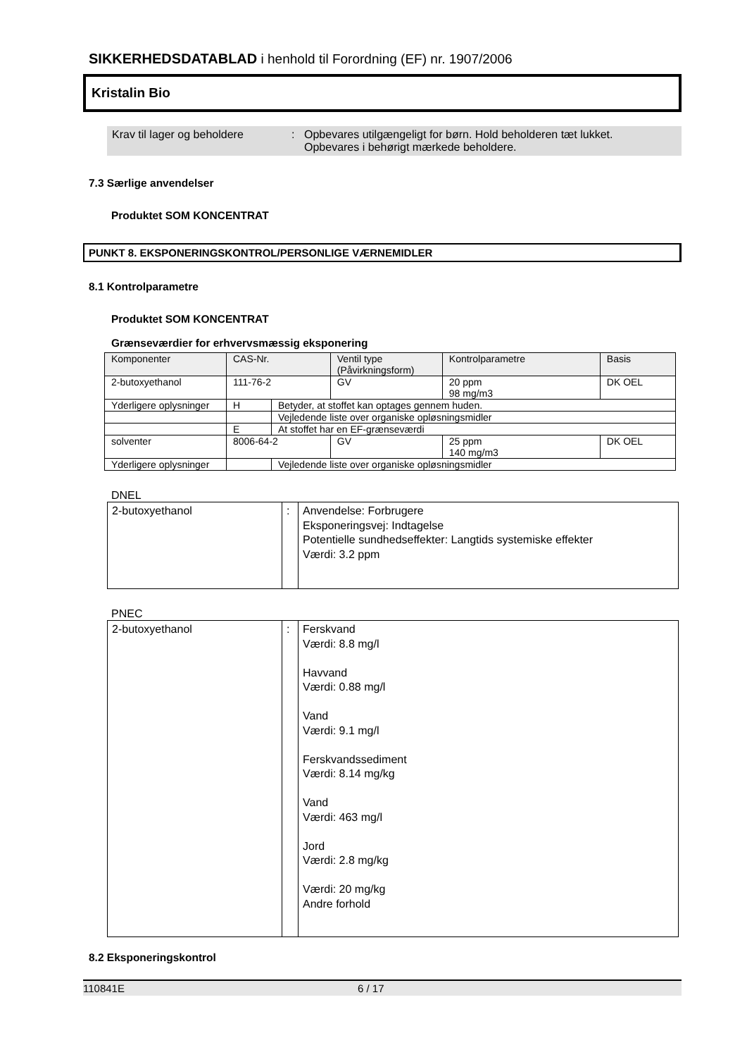SIKKERHEDSDATABLAD i henhold til Forordning (EF) nr. 1907/2006
Kristalin Bio
Krav til lager og beholdere
: Opbevares utilgængeligt for børn. Hold beholderen tæt lukket.
Opbevares i behørigt mærkede beholdere.
7.3 Særlige anvendelser
Produktet SOM KONCENTRAT
PUNKT 8. EKSPONERINGSKONTROL/PERSONLIGE VÆRNEMIDLER
8.1 Kontrolparametre
Produktet SOM KONCENTRAT
Grænseværdier for erhvervsmæssig eksponering
| Komponenter | CAS-Nr. | | Ventil type (Påvirkningsform) | Kontrolparametre | Basis |
| 2-butoxyethanol | 111-76-2 | | GV | 20 ppm 98 mg/m3 | DK OEL |
| Yderligere oplysninger | H | Betyder, at stoffet kan optages gennem huden. | | | |
| | | Vejledende liste over organiske opløsningsmidler | | | |
| | E | At stoffet har en EF-grænseværdi | | | |
| solventer | 8006-64-2 | | GV | 25 ppm 140 mg/m3 | DK OEL |
| Yderligere oplysninger | | Vejledende liste over organiske opløsningsmidler | | | |
DNEL
| 2-butoxyethanol | : | Anvendelse: Forbrugere Eksponeringsvej: Indtagelse Potentielle sundhedseffekter: Langtids systemiske effekter Værdi: 3.2 ppm |
PNEC
| 2-butoxyethanol | : | Ferskvand Værdi: 8.8 mg/l Havvand Værdi: 0.88 mg/l Vand Værdi: 9.1 mg/l Ferskvandssediment Værdi: 8.14 mg/kg Vand Værdi: 463 mg/l Jord Værdi: 2.8 mg/kg Værdi: 20 mg/kg Andre forhold |
8.2 Eksponeringskontrol
110841E 6 / 17